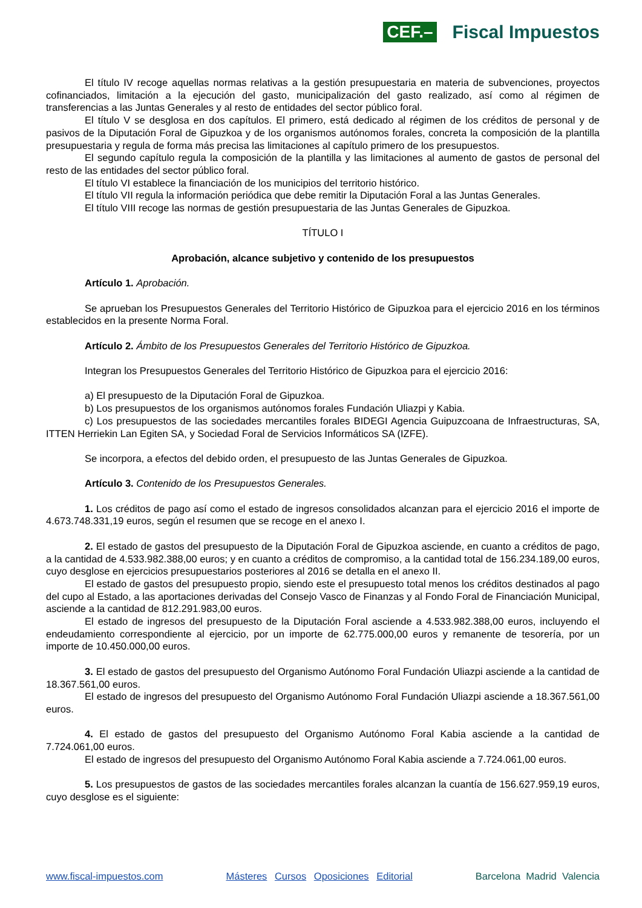CEF.– Fiscal Impuestos
El título IV recoge aquellas normas relativas a la gestión presupuestaria en materia de subvenciones, proyectos cofinanciados, limitación a la ejecución del gasto, municipalización del gasto realizado, así como al régimen de transferencias a las Juntas Generales y al resto de entidades del sector público foral.
El título V se desglosa en dos capítulos. El primero, está dedicado al régimen de los créditos de personal y de pasivos de la Diputación Foral de Gipuzkoa y de los organismos autónomos forales, concreta la composición de la plantilla presupuestaria y regula de forma más precisa las limitaciones al capítulo primero de los presupuestos.
El segundo capítulo regula la composición de la plantilla y las limitaciones al aumento de gastos de personal del resto de las entidades del sector público foral.
El título VI establece la financiación de los municipios del territorio histórico.
El título VII regula la información periódica que debe remitir la Diputación Foral a las Juntas Generales.
El título VIII recoge las normas de gestión presupuestaria de las Juntas Generales de Gipuzkoa.
TÍTULO I
Aprobación, alcance subjetivo y contenido de los presupuestos
Artículo 1. Aprobación.
Se aprueban los Presupuestos Generales del Territorio Histórico de Gipuzkoa para el ejercicio 2016 en los términos establecidos en la presente Norma Foral.
Artículo 2. Ámbito de los Presupuestos Generales del Territorio Histórico de Gipuzkoa.
Integran los Presupuestos Generales del Territorio Histórico de Gipuzkoa para el ejercicio 2016:
a) El presupuesto de la Diputación Foral de Gipuzkoa.
b) Los presupuestos de los organismos autónomos forales Fundación Uliazpi y Kabia.
c) Los presupuestos de las sociedades mercantiles forales BIDEGI Agencia Guipuzcoana de Infraestructuras, SA, ITTEN Herriekin Lan Egiten SA, y Sociedad Foral de Servicios Informáticos SA (IZFE).
Se incorpora, a efectos del debido orden, el presupuesto de las Juntas Generales de Gipuzkoa.
Artículo 3. Contenido de los Presupuestos Generales.
1. Los créditos de pago así como el estado de ingresos consolidados alcanzan para el ejercicio 2016 el importe de 4.673.748.331,19 euros, según el resumen que se recoge en el anexo I.
2. El estado de gastos del presupuesto de la Diputación Foral de Gipuzkoa asciende, en cuanto a créditos de pago, a la cantidad de 4.533.982.388,00 euros; y en cuanto a créditos de compromiso, a la cantidad total de 156.234.189,00 euros, cuyo desglose en ejercicios presupuestarios posteriores al 2016 se detalla en el anexo II.
El estado de gastos del presupuesto propio, siendo este el presupuesto total menos los créditos destinados al pago del cupo al Estado, a las aportaciones derivadas del Consejo Vasco de Finanzas y al Fondo Foral de Financiación Municipal, asciende a la cantidad de 812.291.983,00 euros.
El estado de ingresos del presupuesto de la Diputación Foral asciende a 4.533.982.388,00 euros, incluyendo el endeudamiento correspondiente al ejercicio, por un importe de 62.775.000,00 euros y remanente de tesorería, por un importe de 10.450.000,00 euros.
3. El estado de gastos del presupuesto del Organismo Autónomo Foral Fundación Uliazpi asciende a la cantidad de 18.367.561,00 euros.
El estado de ingresos del presupuesto del Organismo Autónomo Foral Fundación Uliazpi asciende a 18.367.561,00 euros.
4. El estado de gastos del presupuesto del Organismo Autónomo Foral Kabia asciende a la cantidad de 7.724.061,00 euros.
El estado de ingresos del presupuesto del Organismo Autónomo Foral Kabia asciende a 7.724.061,00 euros.
5. Los presupuestos de gastos de las sociedades mercantiles forales alcanzan la cuantía de 156.627.959,19 euros, cuyo desglose es el siguiente:
www.fiscal-impuestos.com Másteres Cursos Oposiciones Editorial Barcelona Madrid Valencia